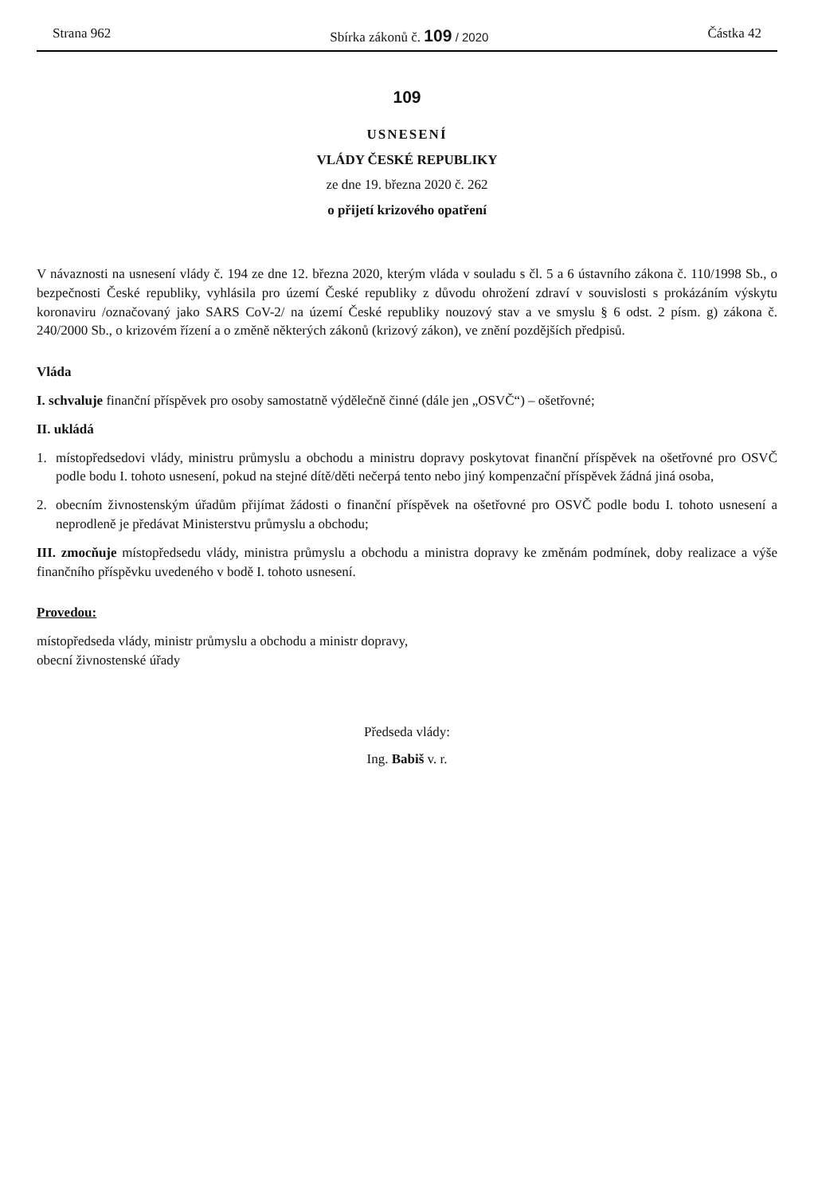Strana 962 Sbírka zákonů č. 109 / 2020 Částka 42
109
USNESENÍ
VLÁDY ČESKÉ REPUBLIKY
ze dne 19. března 2020 č. 262
o přijetí krizového opatření
V návaznosti na usnesení vlády č. 194 ze dne 12. března 2020, kterým vláda v souladu s čl. 5 a 6 ústavního zákona č. 110/1998 Sb., o bezpečnosti České republiky, vyhlásila pro území České republiky z důvodu ohrožení zdraví v souvislosti s prokázáním výskytu koronaviru /označovaný jako SARS CoV-2/ na území České republiky nouzový stav a ve smyslu § 6 odst. 2 písm. g) zákona č. 240/2000 Sb., o krizovém řízení a o změně některých zákonů (krizový zákon), ve znění pozdějších předpisů.
Vláda
I. schvaluje finanční příspěvek pro osoby samostatně výdělečně činné (dále jen „OSVČ“) – ošetřovné;
II. ukládá
1. místopředsedovi vlády, ministru průmyslu a obchodu a ministru dopravy poskytovat finanční příspěvek na ošetřovné pro OSVČ podle bodu I. tohoto usnesení, pokud na stejné dítě/děti nečerpá tento nebo jiný kompenzační příspěvek žádná jiná osoba,
2. obecním živnostenským úřadům přijímat žádosti o finanční příspěvek na ošetřovné pro OSVČ podle bodu I. tohoto usnesení a neprodleně je předávat Ministerstvu průmyslu a obchodu;
III. zmocňuje místopředsedu vlády, ministra průmyslu a obchodu a ministra dopravy ke změnám podmínek, doby realizace a výše finančního příspěvku uvedeného v bodě I. tohoto usnesení.
Provedou:
místopředseda vlády, ministr průmyslu a obchodu a ministr dopravy,
obecní živnostenské úřady
Předseda vlády:
Ing. Babiš v. r.